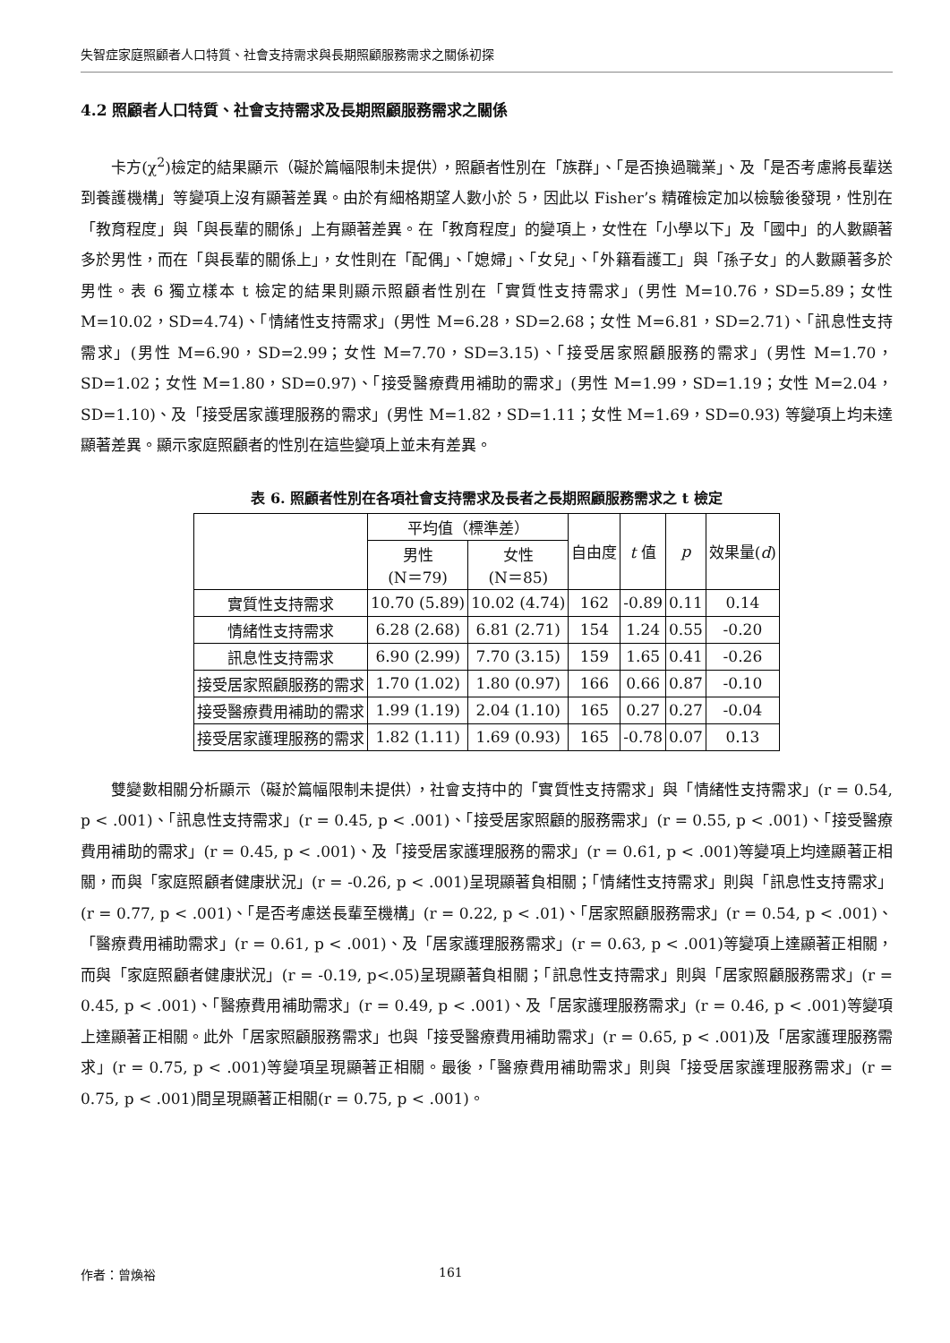失智症家庭照顧者人口特質、社會支持需求與長期照顧服務需求之關係初探
4.2 照顧者人口特質、社會支持需求及長期照顧服務需求之關係
卡方(χ<sup>2</sup>)檢定的結果顯示（礙於篇幅限制未提供），照顧者性別在「族群」、「是否換過職業」、及「是否考慮將長輩送到養護機構」等變項上沒有顯著差異。由於有細格期望人數小於 5，因此以 Fisher’s 精確檢定加以檢驗後發現，性別在「教育程度」與「與長輩的關係」上有顯著差異。在「教育程度」的變項上，女性在「小學以下」及「國中」的人數顯著多於男性，而在「與長輩的關係上」，女性則在「配偶」、「媳婦」、「女兒」、「外籍看護工」與「孫子女」的人數顯著多於男性。表 6 獨立樣本 t 檢定的結果則顯示照顧者性別在「實質性支持需求」(男性 M=10.76，SD=5.89；女性 M=10.02，SD=4.74)、「情緒性支持需求」(男性 M=6.28，SD=2.68；女性 M=6.81，SD=2.71)、「訊息性支持需求」(男性 M=6.90，SD=2.99；女性 M=7.70，SD=3.15)、「接受居家照顧服務的需求」(男性 M=1.70，SD=1.02；女性 M=1.80，SD=0.97)、「接受醫療費用補助的需求」(男性 M=1.99，SD=1.19；女性 M=2.04，SD=1.10)、及「接受居家護理服務的需求」(男性 M=1.82，SD=1.11；女性 M=1.69，SD=0.93) 等變項上均未達顯著差異。顯示家庭照顧者的性別在這些變項上並未有差異。
表 6. 照顧者性別在各項社會支持需求及長者之長期照顧服務需求之 t 檢定
| | 平均值（標準差） | | 自由度 | t 值 | p | 效果量( d ) |
| --- | --- | --- | --- | --- | --- | --- |
| | 男性 (N＝79) | 女性 (N＝85) | | | | |
| 實質性支持需求 | 10.70 (5.89) | 10.02 (4.74) | 162 | -0.89 | 0.11 | 0.14 |
| 情緒性支持需求 | 6.28 (2.68) | 6.81 (2.71) | 154 | 1.24 | 0.55 | -0.20 |
| 訊息性支持需求 | 6.90 (2.99) | 7.70 (3.15) | 159 | 1.65 | 0.41 | -0.26 |
| 接受居家照顧服務的需求 | 1.70 (1.02) | 1.80 (0.97) | 166 | 0.66 | 0.87 | -0.10 |
| 接受醫療費用補助的需求 | 1.99 (1.19) | 2.04 (1.10) | 165 | 0.27 | 0.27 | -0.04 |
| 接受居家護理服務的需求 | 1.82 (1.11) | 1.69 (0.93) | 165 | -0.78 | 0.07 | 0.13 |
雙變數相關分析顯示（礙於篇幅限制未提供），社會支持中的「實質性支持需求」與「情緒性支持需求」(r = 0.54, p < .001)、「訊息性支持需求」(r = 0.45, p < .001)、「接受居家照顧的服務需求」(r = 0.55, p < .001)、「接受醫療費用補助的需求」(r = 0.45, p < .001)、及「接受居家護理服務的需求」(r = 0.61, p < .001)等變項上均達顯著正相關，而與「家庭照顧者健康狀況」(r = -0.26, p < .001)呈現顯著負相關；「情緒性支持需求」則與「訊息性支持需求」(r = 0.77, p < .001)、「是否考慮送長輩至機構」(r = 0.22, p < .01)、「居家照顧服務需求」(r = 0.54, p < .001)、「醫療費用補助需求」(r = 0.61, p < .001)、及「居家護理服務需求」(r = 0.63, p < .001)等變項上達顯著正相關，而與「家庭照顧者健康狀況」(r = -0.19, p<.05)呈現顯著負相關；「訊息性支持需求」則與「居家照顧服務需求」(r = 0.45, p < .001)、「醫療費用補助需求」(r = 0.49, p < .001)、及「居家護理服務需求」(r = 0.46, p < .001)等變項上達顯著正相關。此外「居家照顧服務需求」也與「接受醫療費用補助需求」(r = 0.65, p < .001)及「居家護理服務需求」(r = 0.75, p < .001)等變項呈現顯著正相關。最後，「醫療費用補助需求」則與「接受居家護理服務需求」(r = 0.75, p < .001)間呈現顯著正相關(r = 0.75, p < .001)。
作者：曾煥裕 161